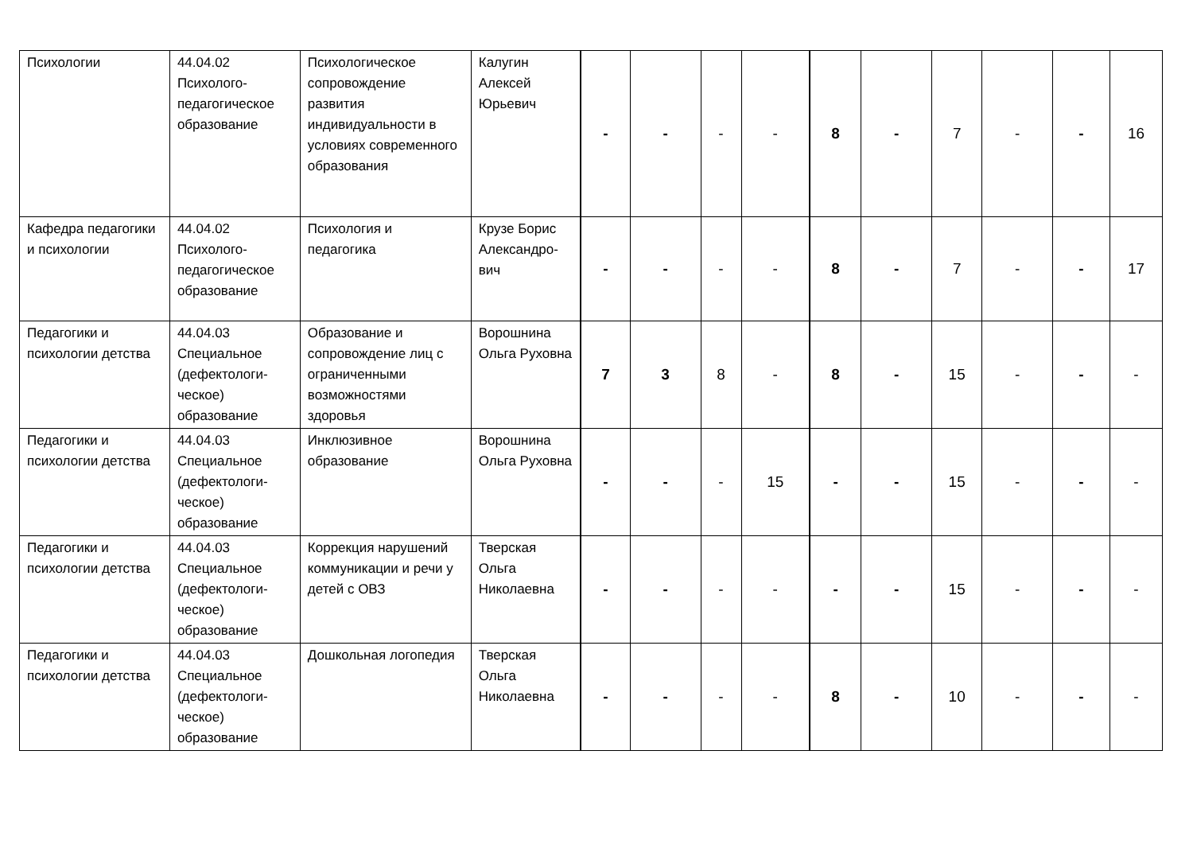| Психологии | 44.04.02 Психолого-педагогическое образование | Психологическое сопровождение развития индивидуальности в условиях современного образования | Калугин Алексей Юрьевич | - | - | - | - | 8 | - | 7 | - | - | 16 |
| Кафедра педагогики и психологии | 44.04.02 Психолого-педагогическое образование | Психология и педагогика | Крузе Борис Александро-вич | - | - | - | - | 8 | - | 7 | - | - | 17 |
| Педагогики и психологии детства | 44.04.03 Специальное (дефектологи-ческое) образование | Образование и сопровождение лиц с ограниченными возможностями здоровья | Ворошнина Ольга Руховна | 7 | 3 | 8 | - | 8 | - | 15 | - | - | - |
| Педагогики и психологии детства | 44.04.03 Специальное (дефектологи-ческое) образование | Инклюзивное образование | Ворошнина Ольга Руховна | - | - | - | 15 | - | - | 15 | - | - | - |
| Педагогики и психологии детства | 44.04.03 Специальное (дефектологи-ческое) образование | Коррекция нарушений коммуникации и речи у детей с ОВЗ | Тверская Ольга Николаевна | - | - | - | - | - | - | 15 | - | - | - |
| Педагогики и психологии детства | 44.04.03 Специальное (дефектологи-ческое) образование | Дошкольная логопедия | Тверская Ольга Николаевна | - | - | - | - | 8 | - | 10 | - | - | - |